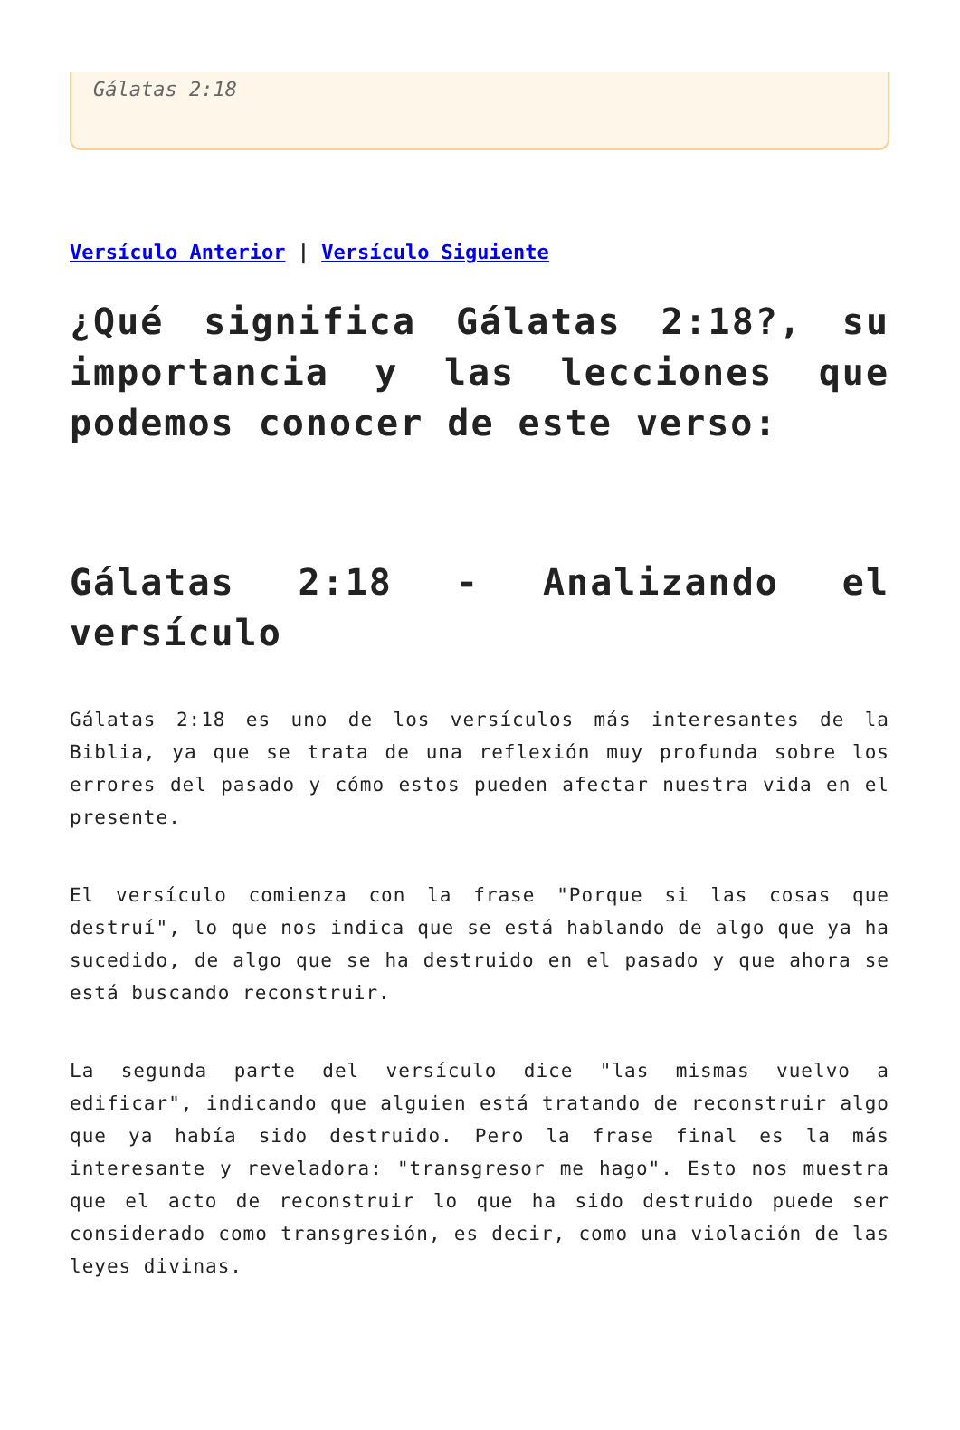Gálatas 2:18
Versículo Anterior | Versículo Siguiente
¿Qué significa Gálatas 2:18?, su importancia y las lecciones que podemos conocer de este verso:
Gálatas 2:18 - Analizando el versículo
Gálatas 2:18 es uno de los versículos más interesantes de la Biblia, ya que se trata de una reflexión muy profunda sobre los errores del pasado y cómo estos pueden afectar nuestra vida en el presente.
El versículo comienza con la frase "Porque si las cosas que destruí", lo que nos indica que se está hablando de algo que ya ha sucedido, de algo que se ha destruido en el pasado y que ahora se está buscando reconstruir.
La segunda parte del versículo dice "las mismas vuelvo a edificar", indicando que alguien está tratando de reconstruir algo que ya había sido destruido. Pero la frase final es la más interesante y reveladora: "transgresor me hago". Esto nos muestra que el acto de reconstruir lo que ha sido destruido puede ser considerado como transgresión, es decir, como una violación de las leyes divinas.